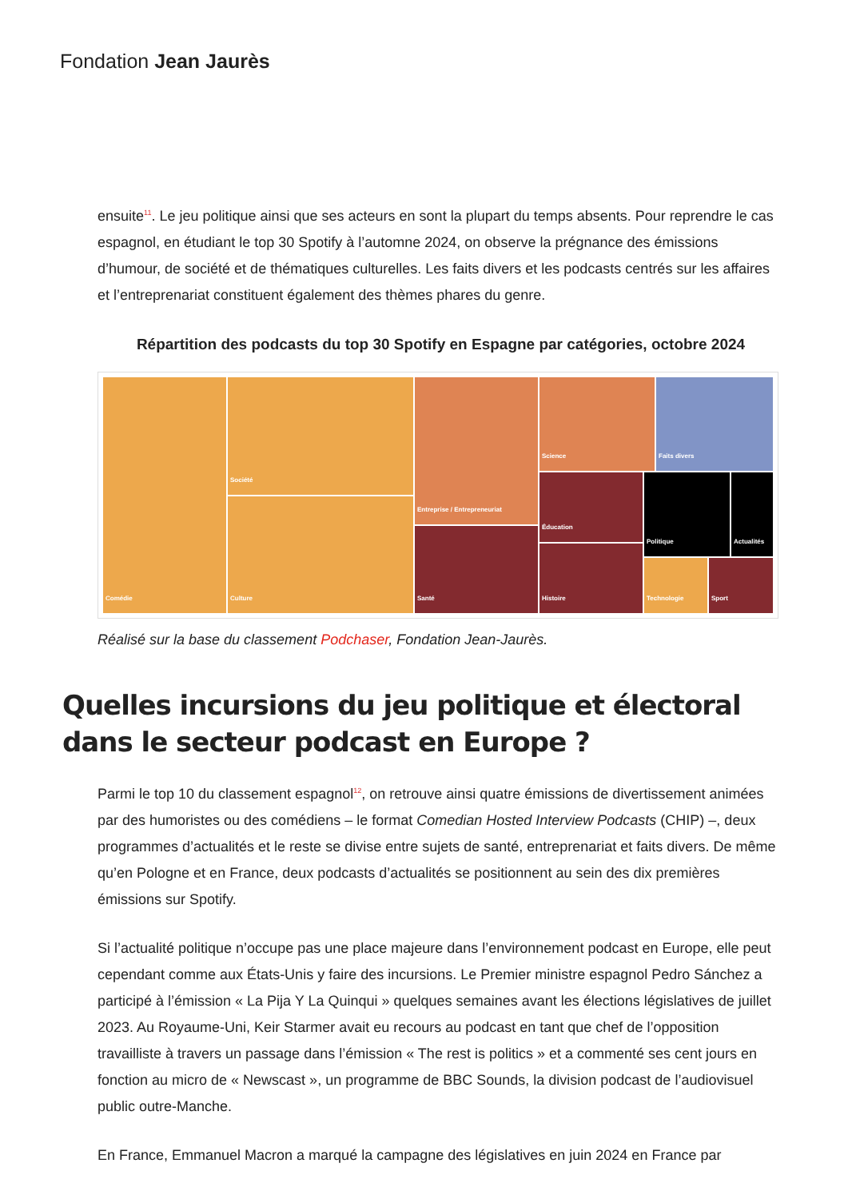Fondation Jean Jaurès
ensuite<sup>11</sup>. Le jeu politique ainsi que ses acteurs en sont la plupart du temps absents. Pour reprendre le cas espagnol, en étudiant le top 30 Spotify à l’automne 2024, on observe la prégnance des émissions d’humour, de société et de thématiques culturelles. Les faits divers et les podcasts centrés sur les affaires et l’entreprenariat constituent également des thèmes phares du genre.
Répartition des podcasts du top 30 Spotify en Espagne par catégories, octobre 2024
Comédie Société
Culture
Entreprise / Entrepreneuriat
Santé
Science Faits divers
Éducation
Histoire
Politique Actualités
Technologie Sport
Réalisé sur la base du classement Podchaser, Fondation Jean-Jaurès.
Quelles incursions du jeu politique et électoral dans le secteur podcast en Europe ?
Parmi le top 10 du classement espagnol<sup>12</sup>, on retrouve ainsi quatre émissions de divertissement animées par des humoristes ou des comédiens – le format Comedian Hosted Interview Podcasts (CHIP) –, deux programmes d’actualités et le reste se divise entre sujets de santé, entreprenariat et faits divers. De même qu’en Pologne et en France, deux podcasts d’actualités se positionnent au sein des dix premières émissions sur Spotify.
Si l’actualité politique n’occupe pas une place majeure dans l’environnement podcast en Europe, elle peut cependant comme aux États-Unis y faire des incursions. Le Premier ministre espagnol Pedro Sánchez a participé à l’émission « La Pija Y La Quinqui » quelques semaines avant les élections législatives de juillet 2023. Au Royaume-Uni, Keir Starmer avait eu recours au podcast en tant que chef de l’opposition travailliste à travers un passage dans l’émission « The rest is politics » et a commenté ses cent jours en fonction au micro de « Newscast », un programme de BBC Sounds, la division podcast de l’audiovisuel public outre-Manche.
En France, Emmanuel Macron a marqué la campagne des législatives en juin 2024 en France par